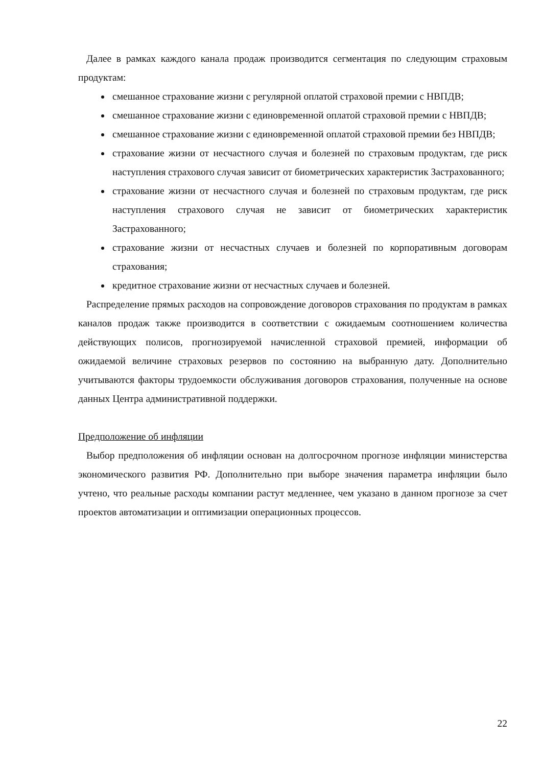Далее в рамках каждого канала продаж производится сегментация по следующим страховым продуктам:
смешанное страхование жизни с регулярной оплатой страховой премии с НВПДВ;
смешанное страхование жизни с единовременной оплатой страховой премии с НВПДВ;
смешанное страхование жизни с единовременной оплатой страховой премии без НВПДВ;
страхование жизни от несчастного случая и болезней по страховым продуктам, где риск наступления страхового случая зависит от биометрических характеристик Застрахованного;
страхование жизни от несчастного случая и болезней по страховым продуктам, где риск наступления страхового случая не зависит от биометрических характеристик Застрахованного;
страхование жизни от несчастных случаев и болезней по корпоративным договорам страхования;
кредитное страхование жизни от несчастных случаев и болезней.
Распределение прямых расходов на сопровождение договоров страхования по продуктам в рамках каналов продаж также производится в соответствии с ожидаемым соотношением количества действующих полисов, прогнозируемой начисленной страховой премией, информации об ожидаемой величине страховых резервов по состоянию на выбранную дату. Дополнительно учитываются факторы трудоемкости обслуживания договоров страхования, полученные на основе данных Центра административной поддержки.
Предположение об инфляции
Выбор предположения об инфляции основан на долгосрочном прогнозе инфляции министерства экономического развития РФ. Дополнительно при выборе значения параметра инфляции было учтено, что реальные расходы компании растут медленнее, чем указано в данном прогнозе за счет проектов автоматизации и оптимизации операционных процессов.
22